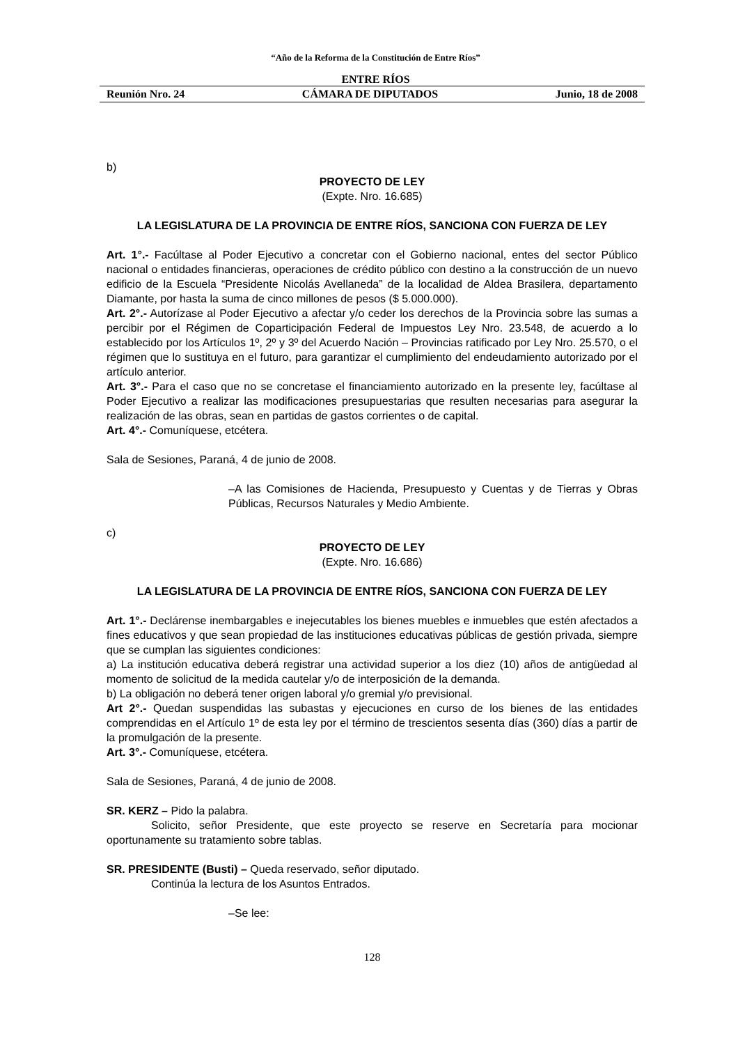“Año de la Reforma de la Constitución de Entre Ríos”
ENTRE RÍOS
Reunión Nro. 24 CÁMARA DE DIPUTADOS Junio, 18 de 2008
b)
PROYECTO DE LEY
(Expte. Nro. 16.685)
LA LEGISLATURA DE LA PROVINCIA DE ENTRE RÍOS, SANCIONA CON FUERZA DE LEY
Art. 1°.- Facúltase al Poder Ejecutivo a concretar con el Gobierno nacional, entes del sector Público nacional o entidades financieras, operaciones de crédito público con destino a la construcción de un nuevo edificio de la Escuela “Presidente Nicolás Avellaneda” de la localidad de Aldea Brasilera, departamento Diamante, por hasta la suma de cinco millones de pesos ($ 5.000.000).
Art. 2°.- Autorízase al Poder Ejecutivo a afectar y/o ceder los derechos de la Provincia sobre las sumas a percibir por el Régimen de Coparticipación Federal de Impuestos Ley Nro. 23.548, de acuerdo a lo establecido por los Artículos 1º, 2º y 3º del Acuerdo Nación – Provincias ratificado por Ley Nro. 25.570, o el régimen que lo sustituya en el futuro, para garantizar el cumplimiento del endeudamiento autorizado por el artículo anterior.
Art. 3°.- Para el caso que no se concretase el financiamiento autorizado en la presente ley, facúltase al Poder Ejecutivo a realizar las modificaciones presupuestarias que resulten necesarias para asegurar la realización de las obras, sean en partidas de gastos corrientes o de capital.
Art. 4°.- Comuníquese, etcétera.
Sala de Sesiones, Paraná, 4 de junio de 2008.
–A las Comisiones de Hacienda, Presupuesto y Cuentas y de Tierras y Obras Públicas, Recursos Naturales y Medio Ambiente.
c)
PROYECTO DE LEY
(Expte. Nro. 16.686)
LA LEGISLATURA DE LA PROVINCIA DE ENTRE RÍOS, SANCIONA CON FUERZA DE LEY
Art. 1°.- Declárense inembargables e inejecutables los bienes muebles e inmuebles que estén afectados a fines educativos y que sean propiedad de las instituciones educativas públicas de gestión privada, siempre que se cumplan las siguientes condiciones:
a) La institución educativa deberá registrar una actividad superior a los diez (10) años de antigüedad al momento de solicitud de la medida cautelar y/o de interposición de la demanda.
b) La obligación no deberá tener origen laboral y/o gremial y/o previsional.
Art 2°.- Quedan suspendidas las subastas y ejecuciones en curso de los bienes de las entidades comprendidas en el Artículo 1º de esta ley por el término de trescientos sesenta días (360) días a partir de la promulgación de la presente.
Art. 3°.- Comuníquese, etcétera.
Sala de Sesiones, Paraná, 4 de junio de 2008.
SR. KERZ – Pido la palabra.
Solicito, señor Presidente, que este proyecto se reserve en Secretaría para mocionar oportunamente su tratamiento sobre tablas.
SR. PRESIDENTE (Busti) – Queda reservado, señor diputado.
Continúa la lectura de los Asuntos Entrados.
–Se lee:
128